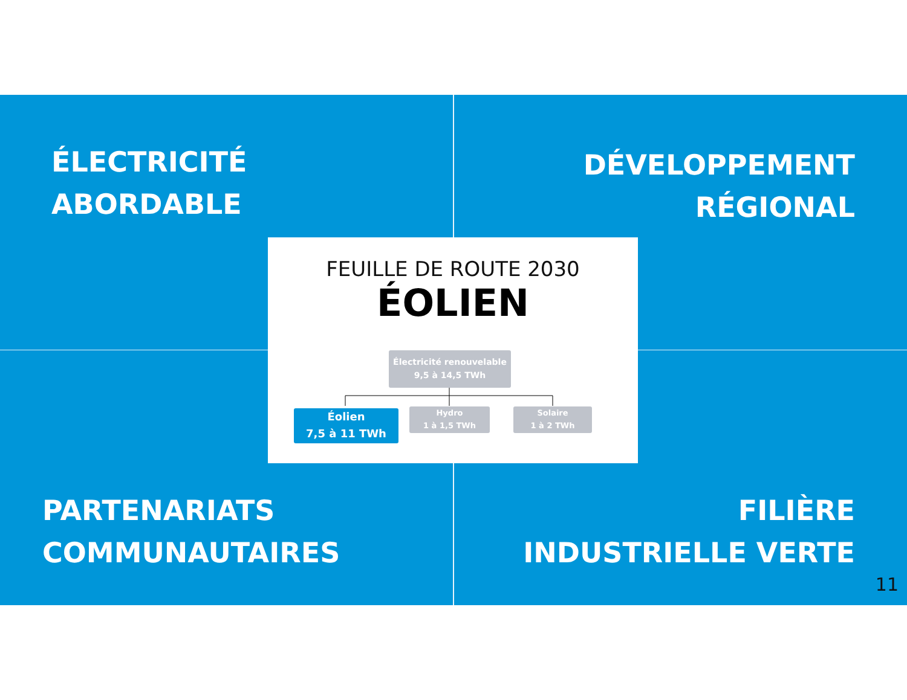ÉLECTRICITÉ
ABORDABLE
DÉVELOPPEMENT
RÉGIONAL
PARTENARIATS
COMMUNAUTAIRES
FILIÈRE
INDUSTRIELLE VERTE
FEUILLE DE ROUTE 2030
ÉOLIEN
Électricité renouvelable
9,5 à 14,5 TWh
Éolien
7,5 à 11 TWh
Hydro
1 à 1,5 TWh
Solaire
1 à 2 TWh
11